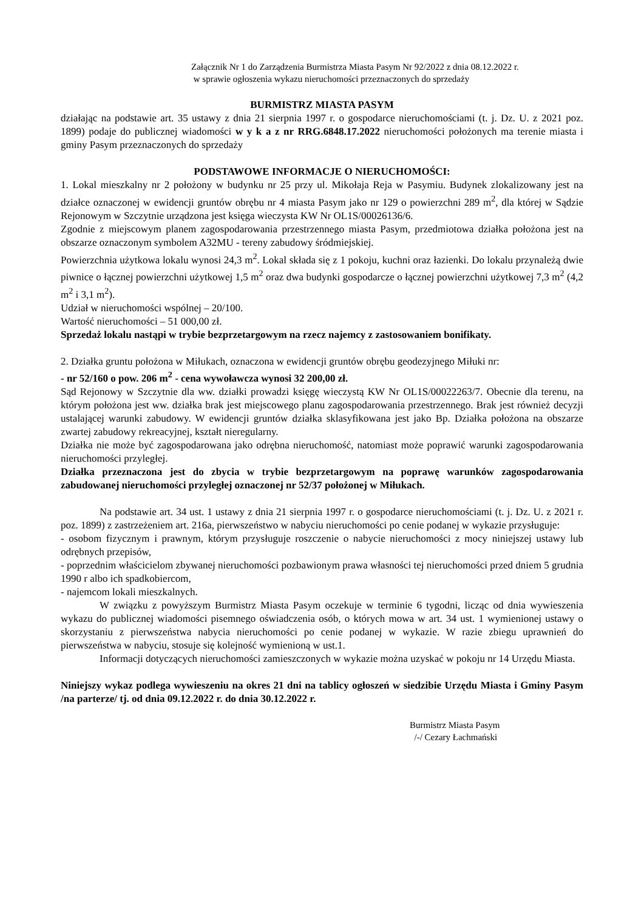Załącznik Nr 1 do Zarządzenia Burmistrza Miasta Pasym Nr 92/2022 z dnia 08.12.2022 r.
w sprawie ogłoszenia wykazu nieruchomości przeznaczonych do sprzedaży
BURMISTRZ MIASTA PASYM
działając na podstawie art. 35 ustawy z dnia 21 sierpnia 1997 r. o gospodarce nieruchomościami (t. j. Dz. U. z 2021 poz. 1899) podaje do publicznej wiadomości w y k a z nr RRG.6848.17.2022 nieruchomości położonych ma terenie miasta i gminy Pasym przeznaczonych do sprzedaży
PODSTAWOWE INFORMACJE O NIERUCHOMOŚCI:
1. Lokal mieszkalny nr 2 położony w budynku nr 25 przy ul. Mikołaja Reja w Pasymiu. Budynek zlokalizowany jest na działce oznaczonej w ewidencji gruntów obrębu nr 4 miasta Pasym jako nr 129 o powierzchni 289 m<sup>2</sup>, dla której w Sądzie Rejonowym w Szczytnie urządzona jest księga wieczysta KW Nr OL1S/00026136/6.
Zgodnie z miejscowym planem zagospodarowania przestrzennego miasta Pasym, przedmiotowa działka położona jest na obszarze oznaczonym symbolem A32MU - tereny zabudowy śródmiejskiej.
Powierzchnia użytkowa lokalu wynosi 24,3 m<sup>2</sup>. Lokal składa się z 1 pokoju, kuchni oraz łazienki. Do lokalu przynależą dwie piwnice o łącznej powierzchni użytkowej 1,5 m<sup>2</sup> oraz dwa budynki gospodarcze o łącznej powierzchni użytkowej 7,3 m<sup>2</sup> (4,2 m<sup>2</sup> i 3,1 m<sup>2</sup>).
Udział w nieruchomości wspólnej – 20/100.
Wartość nieruchomości – 51 000,00 zł.
Sprzedaż lokalu nastąpi w trybie bezprzetargowym na rzecz najemcy z zastosowaniem bonifikaty.
2. Działka gruntu położona w Miłukach, oznaczona w ewidencji gruntów obrębu geodezyjnego Miłuki nr:
- nr 52/160 o pow. 206 m<sup>2</sup> - cena wywoławcza wynosi 32 200,00 zł.
Sąd Rejonowy w Szczytnie dla ww. działki prowadzi księgę wieczystą KW Nr OL1S/00022263/7. Obecnie dla terenu, na którym położona jest ww. działka brak jest miejscowego planu zagospodarowania przestrzennego. Brak jest również decyzji ustalającej warunki zabudowy. W ewidencji gruntów działka sklasyfikowana jest jako Bp. Działka położona na obszarze zwartej zabudowy rekreacyjnej, kształt nieregularny.
Działka nie może być zagospodarowana jako odrębna nieruchomość, natomiast może poprawić warunki zagospodarowania nieruchomości przyległej.
Działka przeznaczona jest do zbycia w trybie bezprzetargowym na poprawę warunków zagospodarowania zabudowanej nieruchomości przyległej oznaczonej nr 52/37 położonej w Miłukach.
Na podstawie art. 34 ust. 1 ustawy z dnia 21 sierpnia 1997 r. o gospodarce nieruchomościami (t. j. Dz. U. z 2021 r. poz. 1899) z zastrzeżeniem art. 216a, pierwszeństwo w nabyciu nieruchomości po cenie podanej w wykazie przysługuje:
- osobom fizycznym i prawnym, którym przysługuje roszczenie o nabycie nieruchomości z mocy niniejszej ustawy lub odrębnych przepisów,
- poprzednim właścicielom zbywanej nieruchomości pozbawionym prawa własności tej nieruchomości przed dniem 5 grudnia 1990 r albo ich spadkobiercom,
- najemcom lokali mieszkalnych.
W związku z powyższym Burmistrz Miasta Pasym oczekuje w terminie 6 tygodni, licząc od dnia wywieszenia wykazu do publicznej wiadomości pisemnego oświadczenia osób, o których mowa w art. 34 ust. 1 wymienionej ustawy o skorzystaniu z pierwszeństwa nabycia nieruchomości po cenie podanej w wykazie. W razie zbiegu uprawnień do pierwszeństwa w nabyciu, stosuje się kolejność wymienioną w ust.1.
Informacji dotyczących nieruchomości zamieszczonych w wykazie można uzyskać w pokoju nr 14 Urzędu Miasta.
Niniejszy wykaz podlega wywieszeniu na okres 21 dni na tablicy ogłoszeń w siedzibie Urzędu Miasta i Gminy Pasym /na parterze/ tj. od dnia 09.12.2022 r. do dnia 30.12.2022 r.
Burmistrz Miasta Pasym
/-/ Cezary Łachmański